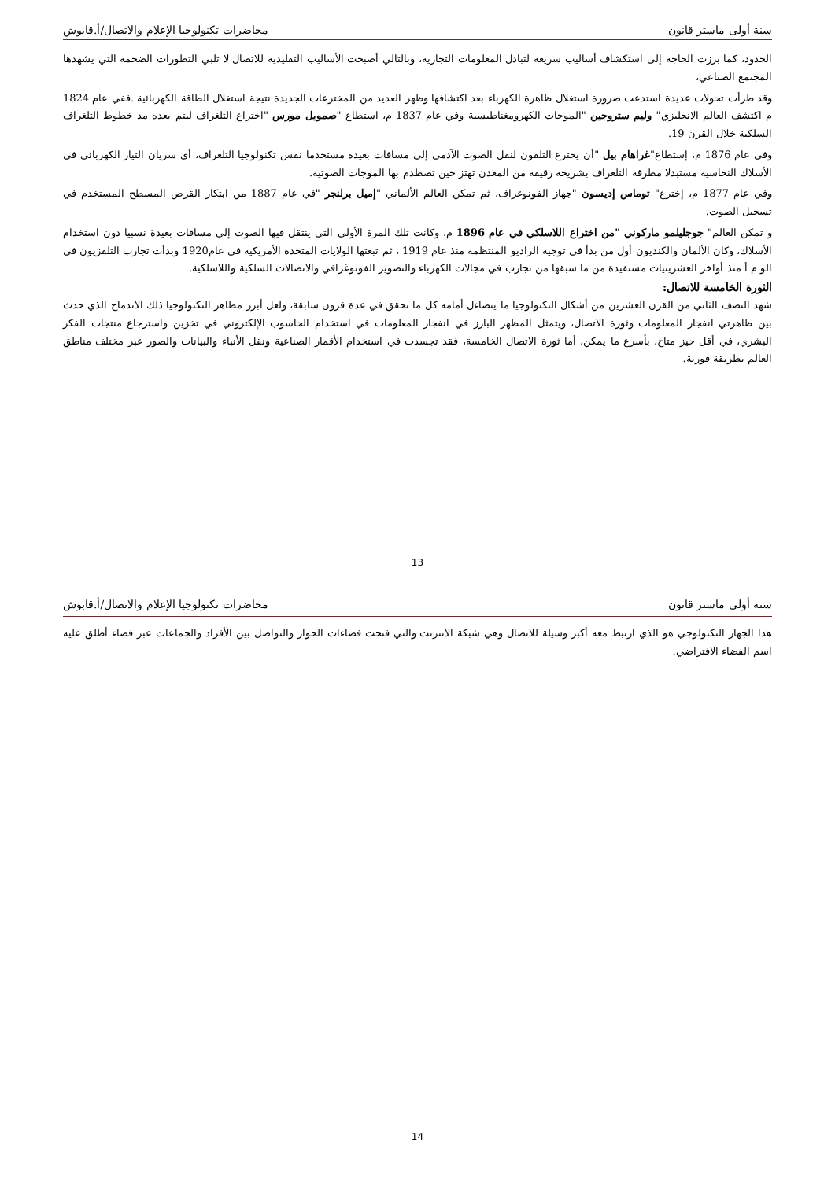سنة أولى ماستر قانون محاضرات تكنولوجيا الإعلام والاتصال/أ.قابوش
الحدود، كما برزت الحاجة إلى استكشاف أساليب سريعة لتبادل المعلومات التجارية، وبالتالي أصبحت الأساليب التقليدية للاتصال لا تلبي التطورات الضخمة التي يشهدها المجتمع الصناعي،
وقد طرأت تحولات عديدة استدعت ضرورة استغلال ظاهرة الكهرباء بعد اكتشافها وظهر العديد من المخترعات الجديدة نتيجة استغلال الطاقة الكهربائية .ففي عام 1824 م اكتشف العالم الانجليزي" وليم ستروجين "الموجات الكهرومغناطيسية وفي عام 1837 م، استطاع "صمويل مورس "اختراع التلغراف ليتم بعده مد خطوط التلغراف السلكية خلال القرن 19.
وفي عام 1876 م، إستطاع"غراهام بيل "أن يخترع التلفون لنقل الصوت الآدمي إلى مسافات بعيدة مستخدما نفس تكنولوجيا التلغراف، أي سريان التيار الكهربائي في الأسلاك النحاسية مستبدلا مطرقة التلغراف بشريحة رقيقة من المعدن تهتز حين تصطدم بها الموجات الصوتية.
وفي عام 1877 م، إخترع" توماس إديسون "جهاز الفونوغراف، ثم تمكن العالم الألماني "إميل برلنجر "في عام 1887 من ابتكار القرص المسطح المستخدم في تسجيل الصوت.
و تمكن العالم" جوجليلمو ماركوني "من اختراع اللاسلكي في عام 1896 م، وكانت تلك المرة الأولى التي ينتقل فيها الصوت إلى مسافات بعيدة نسبيا دون استخدام الأسلاك، وكان الألمان والكنديون أول من بدأ في توجيه الراديو المنتظمة منذ عام 1919 ، ثم تبعتها الولايات المتحدة الأمريكية في عام1920 وبدأت تجارب التلفزيون في الو م أ منذ أواخر العشرينيات مستفيدة من ما سبقها من تجارب في مجالات الكهرباء والتصوير الفوتوغرافي والاتصالات السلكية واللاسلكية.
الثورة الخامسة للاتصال:
شهد النصف الثاني من القرن العشرين من أشكال التكنولوجيا ما يتضاءل أمامه كل ما تحقق في عدة قرون سابقة، ولعل أبرز مظاهر التكنولوجيا ذلك الاندماج الذي حدث بين ظاهرتي انفجار المعلومات وثورة الاتصال، ويتمثل المظهر البارز في انفجار المعلومات في استخدام الحاسوب الإلكتروني في تخزين واسترجاع منتجات الفكر البشري، في أقل حيز متاح، بأسرع ما يمكن، أما ثورة الاتصال الخامسة، فقد تجسدت في استخدام الأقمار الصناعية ونقل الأنباء والبيانات والصور عبر مختلف مناطق العالم بطريقة فورية.
13
سنة أولى ماستر قانون محاضرات تكنولوجيا الإعلام والاتصال/أ.قابوش
هذا الجهاز التكنولوجي هو الذي ارتبط معه أكبر وسيلة للاتصال وهي شبكة الانترنت والتي فتحت فضاءات الحوار والتواصل بين الأفراد والجماعات عبر فضاء أطلق عليه اسم الفضاء الافتراضي.
14